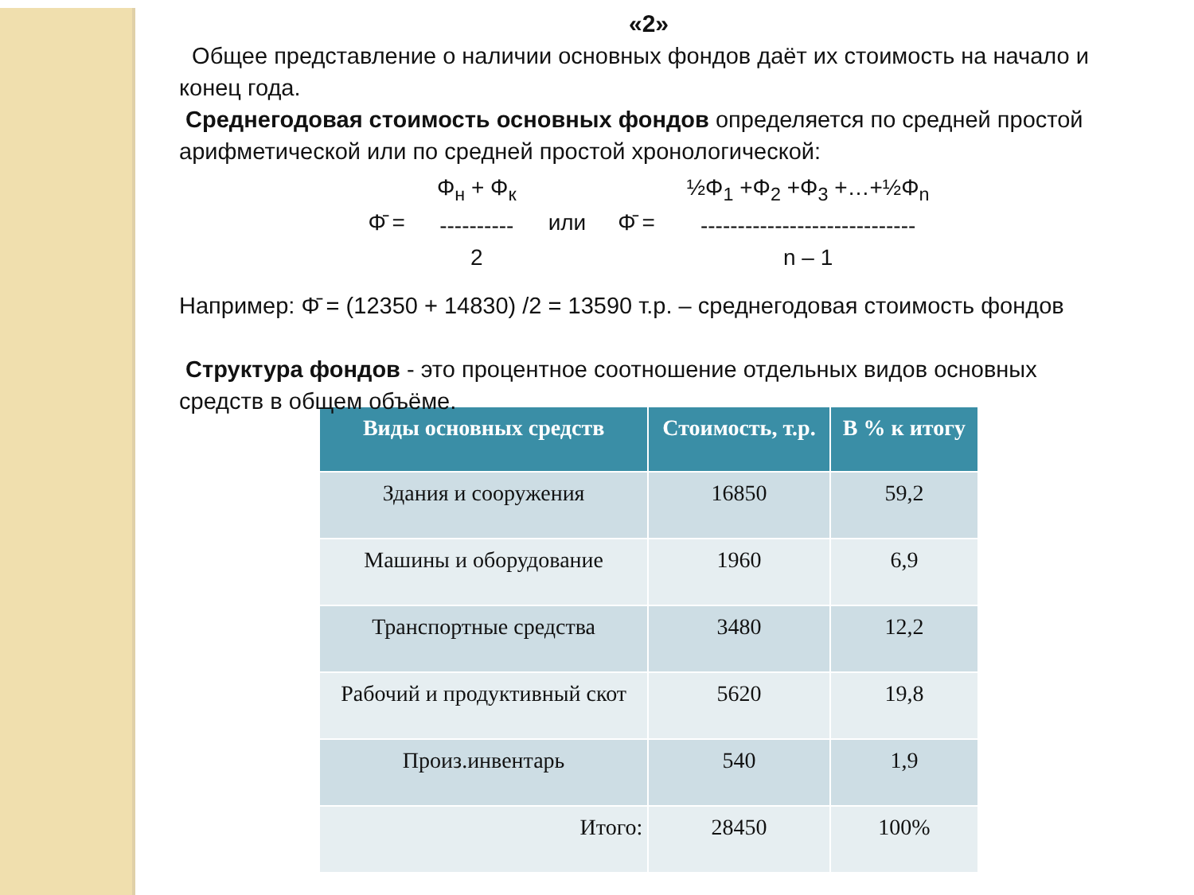«2»
Общее представление о наличии основных фондов даёт их стоимость на начало и конец года.
Среднегодовая стоимость основных фондов определяется по средней простой арифметической или по средней простой хронологической:
Φ̄ =
Φ<sub>н</sub> + Φ<sub>к</sub>
----------
2
или Φ̄ =
½Φ<sub>1</sub> +Φ<sub>2</sub> +Φ<sub>3</sub> +…+½Φ<sub>n</sub>
-----------------------------
n – 1
Например: Φ̄ = (12350 + 14830) /2 = 13590 т.р. – среднегодовая стоимость фондов
Структура фондов - это процентное соотношение отдельных видов основных средств в общем объёме.
| Виды основных средств | Стоимость, т.р. | В % к итогу |
| --- | --- | --- |
| Здания и сооружения | 16850 | 59,2 |
| Машины и оборудование | 1960 | 6,9 |
| Транспортные средства | 3480 | 12,2 |
| Рабочий и продуктивный скот | 5620 | 19,8 |
| Произ.инвентарь | 540 | 1,9 |
| Итого: | 28450 | 100% |